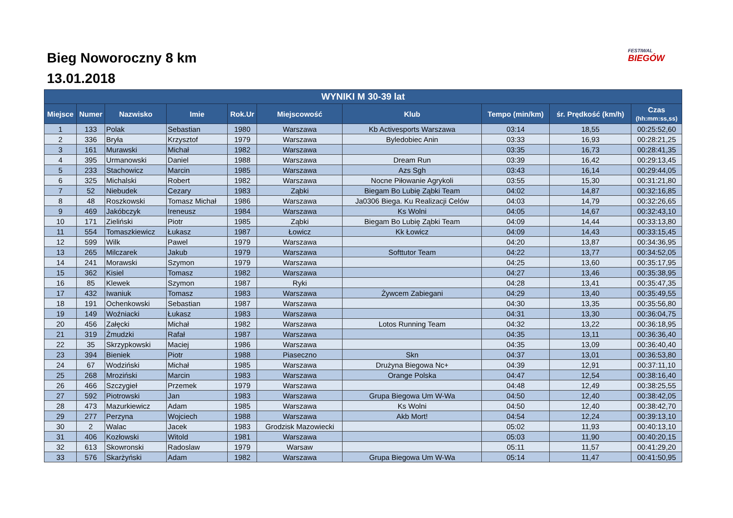Bieg Noworoczny 8 km
13.01.2018
FESTIWAL
BIEGÓW
| WYNIKI M 30-39 lat | | | | | | | | | |
| --- | --- | --- | --- | --- | --- | --- | --- | --- | --- |
| Miejsce | Numer | Nazwisko | Imie | Rok.Ur | Miejscowość | Klub | Tempo (min/km) | śr. Prędkość (km/h) | Czas (hh:mm:ss,ss) |
| 1 | 133 | Polak | Sebastian | 1980 | Warszawa | Kb Activesports Warszawa | 03:14 | 18,55 | 00:25:52,60 |
| 2 | 336 | Bryła | Krzysztof | 1979 | Warszawa | Byledobiec Anin | 03:33 | 16,93 | 00:28:21,25 |
| 3 | 161 | Murawski | Michał | 1982 | Warszawa | | 03:35 | 16,73 | 00:28:41,35 |
| 4 | 395 | Urmanowski | Daniel | 1988 | Warszawa | Dream Run | 03:39 | 16,42 | 00:29:13,45 |
| 5 | 233 | Stachowicz | Marcin | 1985 | Warszawa | Azs Sgh | 03:43 | 16,14 | 00:29:44,05 |
| 6 | 325 | Michalski | Robert | 1982 | Warszawa | Nocne Piłowanie Agrykoli | 03:55 | 15,30 | 00:31:21,80 |
| 7 | 52 | Niebudek | Cezary | 1983 | Ząbki | Biegam Bo Lubię Ząbki Team | 04:02 | 14,87 | 00:32:16,85 |
| 8 | 48 | Roszkowski | Tomasz Michał | 1986 | Warszawa | Ja0306 Biega. Ku Realizacji Celów | 04:03 | 14,79 | 00:32:26,65 |
| 9 | 469 | Jakóbczyk | Ireneusz | 1984 | Warszawa | Ks Wolni | 04:05 | 14,67 | 00:32:43,10 |
| 10 | 171 | Zieliński | Piotr | 1985 | Ząbki | Biegam Bo Lubię Ząbki Team | 04:09 | 14,44 | 00:33:13,80 |
| 11 | 554 | Tomaszkiewicz | Łukasz | 1987 | Łowicz | Kk Łowicz | 04:09 | 14,43 | 00:33:15,45 |
| 12 | 599 | Wilk | Pawel | 1979 | Warszawa | | 04:20 | 13,87 | 00:34:36,95 |
| 13 | 265 | Milczarek | Jakub | 1979 | Warszawa | Softtutor Team | 04:22 | 13,77 | 00:34:52,05 |
| 14 | 241 | Morawski | Szymon | 1979 | Warszawa | | 04:25 | 13,60 | 00:35:17,95 |
| 15 | 362 | Kisiel | Tomasz | 1982 | Warszawa | | 04:27 | 13,46 | 00:35:38,95 |
| 16 | 85 | Klewek | Szymon | 1987 | Ryki | | 04:28 | 13,41 | 00:35:47,35 |
| 17 | 432 | Iwaniuk | Tomasz | 1983 | Warszawa | Żywcem Zabiegani | 04:29 | 13,40 | 00:35:49,55 |
| 18 | 191 | Ochenkowski | Sebastian | 1987 | Warszawa | | 04:30 | 13,35 | 00:35:56,80 |
| 19 | 149 | Woźniacki | Łukasz | 1983 | Warszawa | | 04:31 | 13,30 | 00:36:04,75 |
| 20 | 456 | Załęcki | Michał | 1982 | Warszawa | Lotos Running Team | 04:32 | 13,22 | 00:36:18,95 |
| 21 | 319 | Żmudzki | Rafał | 1987 | Warszawa | | 04:35 | 13,11 | 00:36:36,40 |
| 22 | 35 | Skrzypkowski | Maciej | 1986 | Warszawa | | 04:35 | 13,09 | 00:36:40,40 |
| 23 | 394 | Bieniek | Piotr | 1988 | Piaseczno | Skn | 04:37 | 13,01 | 00:36:53,80 |
| 24 | 67 | Wodziński | Michał | 1985 | Warszawa | Drużyna Biegowa Nc+ | 04:39 | 12,91 | 00:37:11,10 |
| 25 | 268 | Mroziński | Marcin | 1983 | Warszawa | Orange Polska | 04:47 | 12,54 | 00:38:16,40 |
| 26 | 466 | Szczygieł | Przemek | 1979 | Warszawa | | 04:48 | 12,49 | 00:38:25,55 |
| 27 | 592 | Piotrowski | Jan | 1983 | Warszawa | Grupa Biegowa Um W-Wa | 04:50 | 12,40 | 00:38:42,05 |
| 28 | 473 | Mazurkiewicz | Adam | 1985 | Warszawa | Ks Wolni | 04:50 | 12,40 | 00:38:42,70 |
| 29 | 277 | Perzyna | Wojciech | 1988 | Warszawa | Akb Mort! | 04:54 | 12,24 | 00:39:13,10 |
| 30 | 2 | Walac | Jacek | 1983 | Grodzisk Mazowiecki | | 05:02 | 11,93 | 00:40:13,10 |
| 31 | 406 | Kozłowski | Witold | 1981 | Warszawa | | 05:03 | 11,90 | 00:40:20,15 |
| 32 | 613 | Skowronski | Radoslaw | 1979 | Warsaw | | 05:11 | 11,57 | 00:41:29,20 |
| 33 | 576 | Skarżyński | Adam | 1982 | Warszawa | Grupa Biegowa Um W-Wa | 05:14 | 11,47 | 00:41:50,95 |